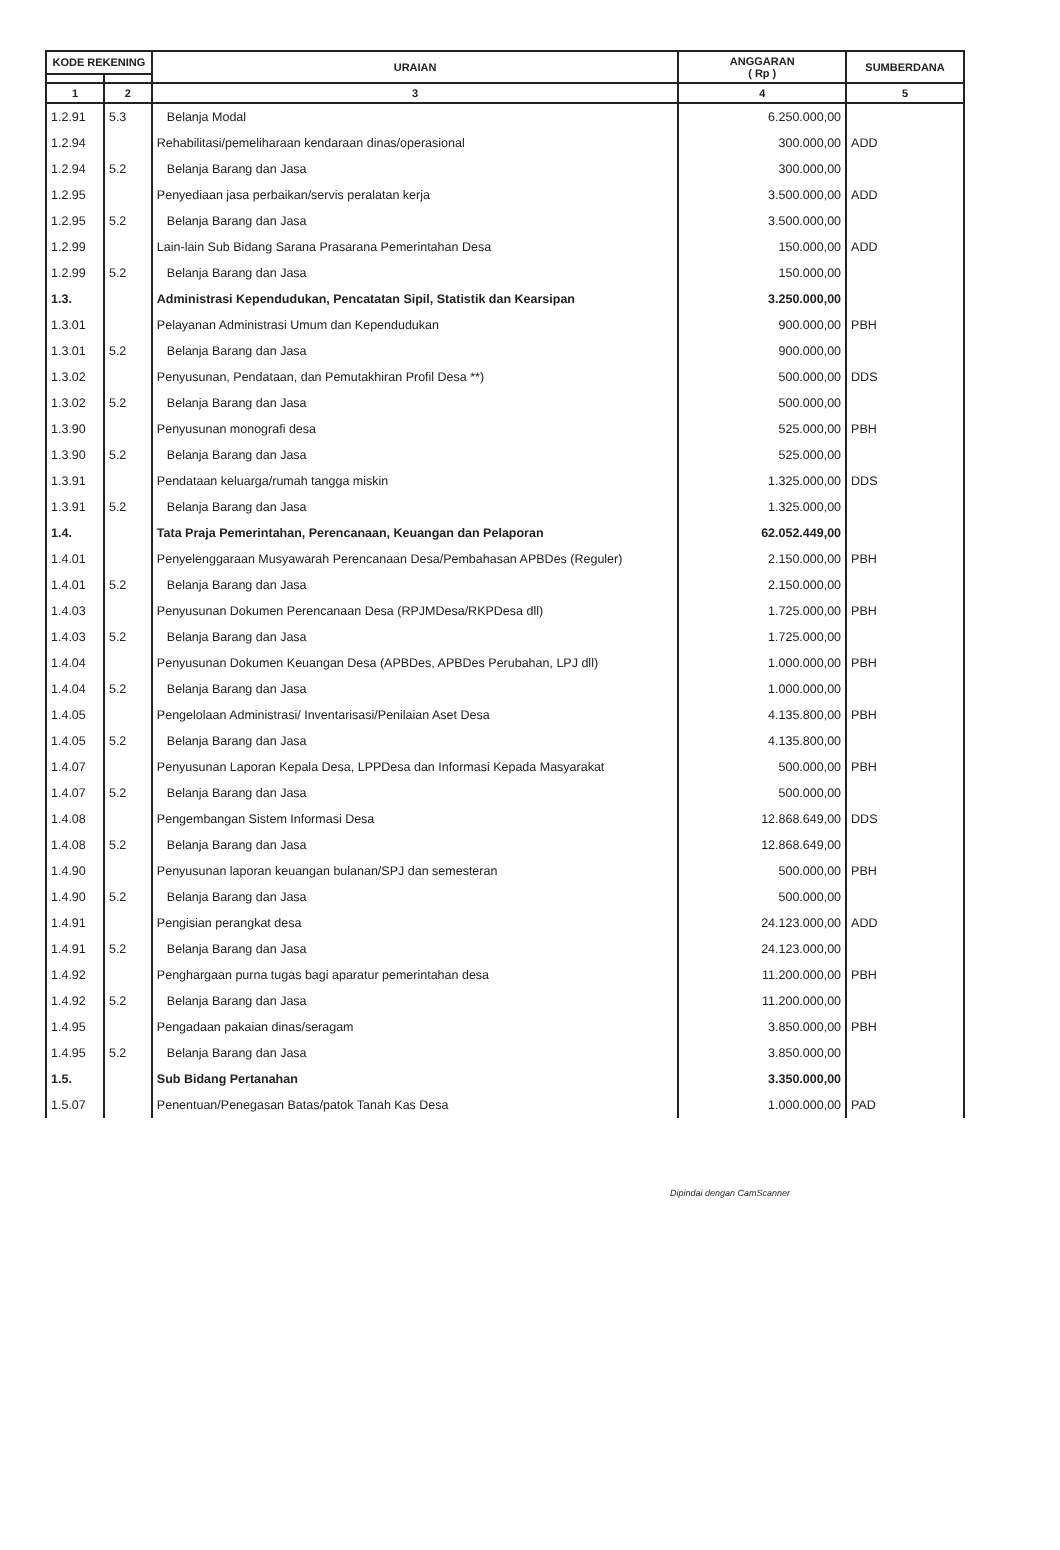| KODE REKENING | | URAIAN | ANGGARAN ( Rp ) | SUMBERDANA |
| --- | --- | --- | --- | --- |
| 1 | 2 | 3 | 4 | 5 |
| 1.2.91 | 5.3 | Belanja Modal | 6.250.000,00 | |
| 1.2.94 | | Rehabilitasi/pemeliharaan kendaraan dinas/operasional | 300.000,00 | ADD |
| 1.2.94 | 5.2 | Belanja Barang dan Jasa | 300.000,00 | |
| 1.2.95 | | Penyediaan jasa perbaikan/servis peralatan kerja | 3.500.000,00 | ADD |
| 1.2.95 | 5.2 | Belanja Barang dan Jasa | 3.500.000,00 | |
| 1.2.99 | | Lain-lain Sub Bidang Sarana Prasarana Pemerintahan Desa | 150.000,00 | ADD |
| 1.2.99 | 5.2 | Belanja Barang dan Jasa | 150.000,00 | |
| 1.3. | | Administrasi Kependudukan, Pencatatan Sipil, Statistik dan Kearsipan | 3.250.000,00 | |
| 1.3.01 | | Pelayanan Administrasi Umum dan Kependudukan | 900.000,00 | PBH |
| 1.3.01 | 5.2 | Belanja Barang dan Jasa | 900.000,00 | |
| 1.3.02 | | Penyusunan, Pendataan, dan Pemutakhiran Profil Desa **) | 500.000,00 | DDS |
| 1.3.02 | 5.2 | Belanja Barang dan Jasa | 500.000,00 | |
| 1.3.90 | | Penyusunan monografi desa | 525.000,00 | PBH |
| 1.3.90 | 5.2 | Belanja Barang dan Jasa | 525.000,00 | |
| 1.3.91 | | Pendataan keluarga/rumah tangga miskin | 1.325.000,00 | DDS |
| 1.3.91 | 5.2 | Belanja Barang dan Jasa | 1.325.000,00 | |
| 1.4. | | Tata Praja Pemerintahan, Perencanaan, Keuangan dan Pelaporan | 62.052.449,00 | |
| 1.4.01 | | Penyelenggaraan Musyawarah Perencanaan Desa/Pembahasan APBDes (Reguler) | 2.150.000,00 | PBH |
| 1.4.01 | 5.2 | Belanja Barang dan Jasa | 2.150.000,00 | |
| 1.4.03 | | Penyusunan Dokumen Perencanaan Desa (RPJMDesa/RKPDesa dll) | 1.725.000,00 | PBH |
| 1.4.03 | 5.2 | Belanja Barang dan Jasa | 1.725.000,00 | |
| 1.4.04 | | Penyusunan Dokumen Keuangan Desa (APBDes, APBDes Perubahan, LPJ dll) | 1.000.000,00 | PBH |
| 1.4.04 | 5.2 | Belanja Barang dan Jasa | 1.000.000,00 | |
| 1.4.05 | | Pengelolaan Administrasi/ Inventarisasi/Penilaian Aset Desa | 4.135.800,00 | PBH |
| 1.4.05 | 5.2 | Belanja Barang dan Jasa | 4.135.800,00 | |
| 1.4.07 | | Penyusunan Laporan Kepala Desa, LPPDesa dan Informasi Kepada Masyarakat | 500.000,00 | PBH |
| 1.4.07 | 5.2 | Belanja Barang dan Jasa | 500.000,00 | |
| 1.4.08 | | Pengembangan Sistem Informasi Desa | 12.868.649,00 | DDS |
| 1.4.08 | 5.2 | Belanja Barang dan Jasa | 12.868.649,00 | |
| 1.4.90 | | Penyusunan laporan keuangan bulanan/SPJ dan semesteran | 500.000,00 | PBH |
| 1.4.90 | 5.2 | Belanja Barang dan Jasa | 500.000,00 | |
| 1.4.91 | | Pengisian perangkat desa | 24.123.000,00 | ADD |
| 1.4.91 | 5.2 | Belanja Barang dan Jasa | 24.123.000,00 | |
| 1.4.92 | | Penghargaan purna tugas bagi aparatur pemerintahan desa | 11.200.000,00 | PBH |
| 1.4.92 | 5.2 | Belanja Barang dan Jasa | 11.200.000,00 | |
| 1.4.95 | | Pengadaan pakaian dinas/seragam | 3.850.000,00 | PBH |
| 1.4.95 | 5.2 | Belanja Barang dan Jasa | 3.850.000,00 | |
| 1.5. | | Sub Bidang Pertanahan | 3.350.000,00 | |
| 1.5.07 | | Penentuan/Penegasan Batas/patok Tanah Kas Desa | 1.000.000,00 | PAD |
Dipindai dengan CamScanner